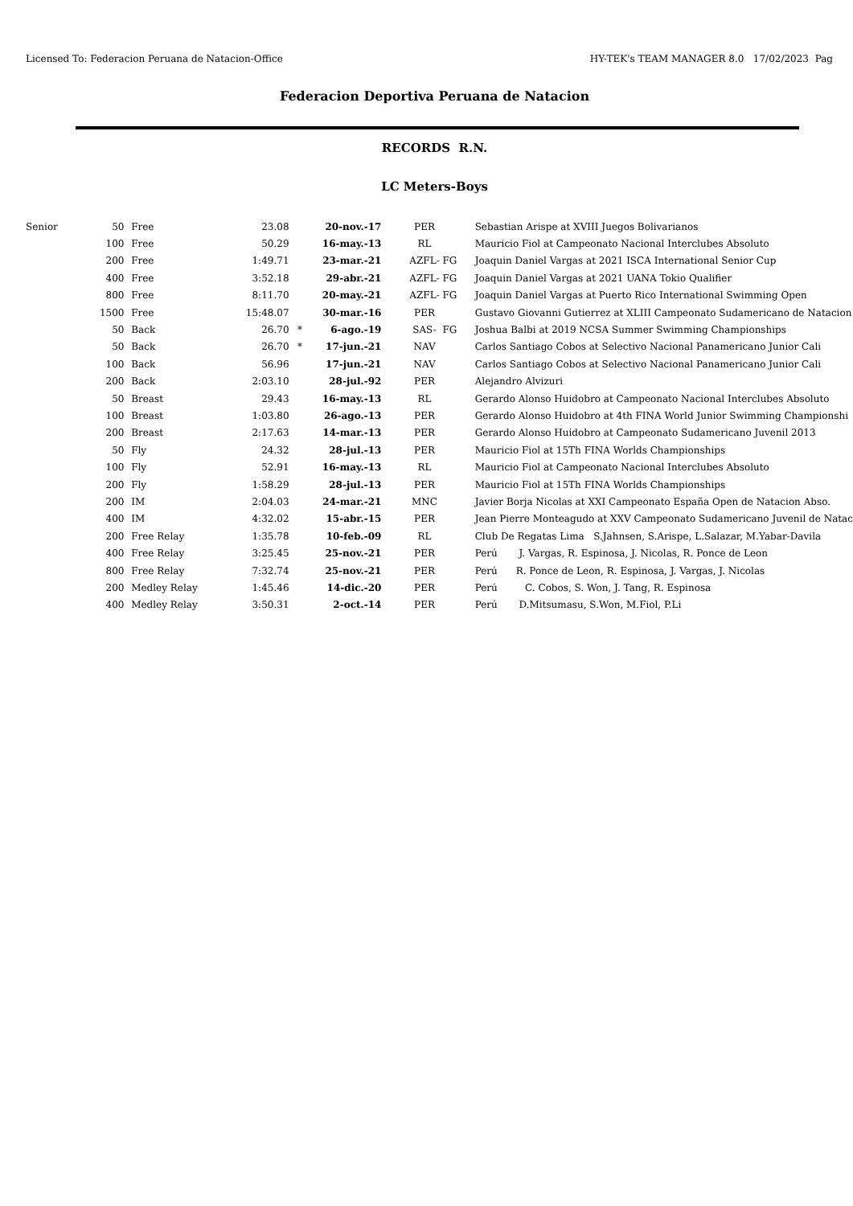Licensed To: Federacion Peruana de Natacion-Office HY-TEK's TEAM MANAGER 8.0 17/02/2023 Pag
Federacion Deportiva Peruana de Natacion
RECORDS R.N.
LC Meters-Boys
| Senior | 50 | | Free | 23.08 | | 20-nov.-17 | | PER | | Sebastian Arispe at XVIII Juegos Bolivarianos |
| | 100 | | Free | 50.29 | | 16-may.-13 | | RL | | Mauricio Fiol at Campeonato Nacional Interclubes Absoluto |
| | 200 | | Free | 1:49.71 | | 23-mar.-21 | | AZFL- | FG | Joaquin Daniel Vargas at 2021 ISCA International Senior Cup |
| | 400 | | Free | 3:52.18 | | 29-abr.-21 | | AZFL- | FG | Joaquin Daniel Vargas at 2021 UANA Tokio Qualifier |
| | 800 | | Free | 8:11.70 | | 20-may.-21 | | AZFL- | FG | Joaquin Daniel Vargas at Puerto Rico International Swimming Open |
| | 1500 | | Free | 15:48.07 | | 30-mar.-16 | | PER | | Gustavo Giovanni Gutierrez at XLIII Campeonato Sudamericano de Natacion |
| | 50 | | Back | 26.70 | * | 6-ago.-19 | | SAS- | FG | Joshua Balbi at 2019 NCSA Summer Swimming Championships |
| | 50 | | Back | 26.70 | * | 17-jun.-21 | | NAV | | Carlos Santiago Cobos at Selectivo Nacional Panamericano Junior Cali |
| | 100 | | Back | 56.96 | | 17-jun.-21 | | NAV | | Carlos Santiago Cobos at Selectivo Nacional Panamericano Junior Cali |
| | 200 | | Back | 2:03.10 | | 28-jul.-92 | | PER | | Alejandro Alvizuri |
| | 50 | | Breast | 29.43 | | 16-may.-13 | | RL | | Gerardo Alonso Huidobro at Campeonato Nacional Interclubes Absoluto |
| | 100 | | Breast | 1:03.80 | | 26-ago.-13 | | PER | | Gerardo Alonso Huidobro at 4th FINA World Junior Swimming Championshi |
| | 200 | | Breast | 2:17.63 | | 14-mar.-13 | | PER | | Gerardo Alonso Huidobro at Campeonato Sudamericano Juvenil 2013 |
| | 50 | | Fly | 24.32 | | 28-jul.-13 | | PER | | Mauricio Fiol at 15Th FINA Worlds Championships |
| | 100 | | Fly | 52.91 | | 16-may.-13 | | RL | | Mauricio Fiol at Campeonato Nacional Interclubes Absoluto |
| | 200 | | Fly | 1:58.29 | | 28-jul.-13 | | PER | | Mauricio Fiol at 15Th FINA Worlds Championships |
| | 200 | | IM | 2:04.03 | | 24-mar.-21 | | MNC | | Javier Borja Nicolas at XXI Campeonato España Open de Natacion Abso. |
| | 400 | | IM | 4:32.02 | | 15-abr.-15 | | PER | | Jean Pierre Monteagudo at XXV Campeonato Sudamericano Juvenil de Natac |
| | 200 | | Free Relay | 1:35.78 | | 10-feb.-09 | | RL | | Club De Regatas Lima S.Jahnsen, S.Arispe, L.Salazar, M.Yabar-Davila |
| | 400 | | Free Relay | 3:25.45 | | 25-nov.-21 | | PER | | Perú J. Vargas, R. Espinosa, J. Nicolas, R. Ponce de Leon |
| | 800 | | Free Relay | 7:32.74 | | 25-nov.-21 | | PER | | Perú R. Ponce de Leon, R. Espinosa, J. Vargas, J. Nicolas |
| | 200 | | Medley Relay | 1:45.46 | | 14-dic.-20 | | PER | | Perú C. Cobos, S. Won, J. Tang, R. Espinosa |
| | 400 | | Medley Relay | 3:50.31 | | 2-oct.-14 | | PER | | Perú D.Mitsumasu, S.Won, M.Fiol, P.Li |